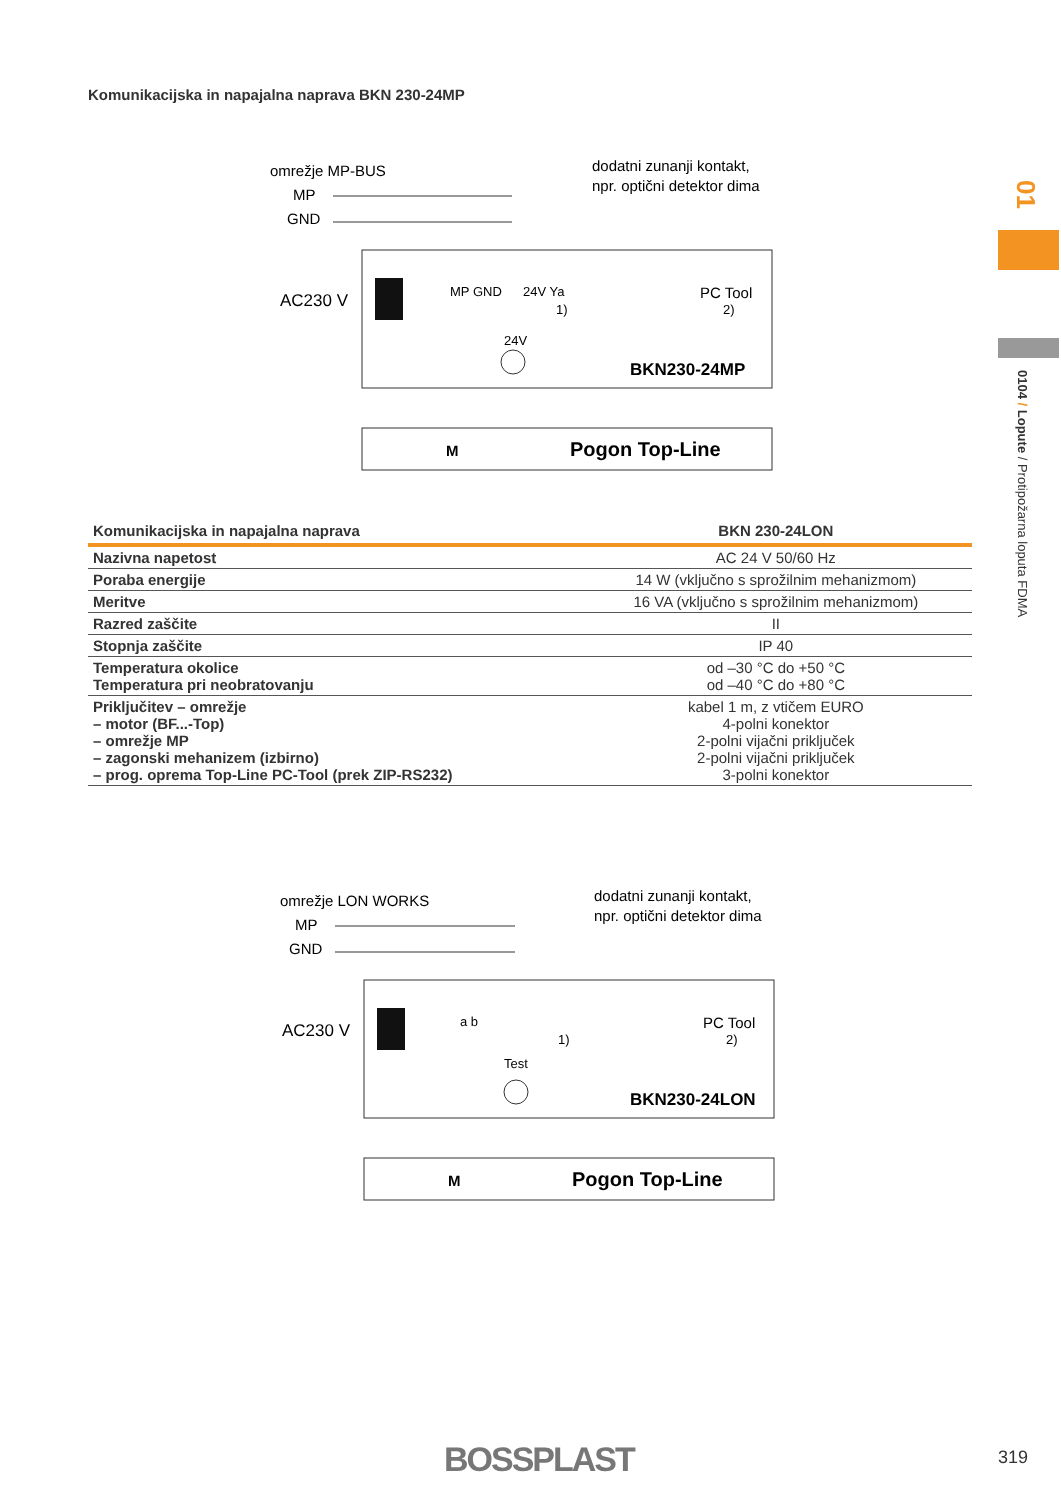Komunikacijska in napajalna naprava BKN 230-24MP
omrežje MP-BUS
MP
GND
dodatni zunanji kontakt,
npr. optični detektor dima
AC230 V
MP GND
24V Ya
1)
PC Tool
2)
24V
BKN230-24MP
Pogon Top-Line
M
| Komunikacijska in napajalna naprava | BKN 230-24LON |
| --- | --- |
| Nazivna napetost | AC 24 V 50/60 Hz |
| Poraba energije | 14 W (vključno s sprožilnim mehanizmom) |
| Meritve | 16 VA (vključno s sprožilnim mehanizmom) |
| Razred zaščite | II |
| Stopnja zaščite | IP 40 |
| Temperatura okolice Temperatura pri neobratovanju | od –30 °C do +50 °C od –40 °C do +80 °C |
| Priključitev – omrežje – motor (BF...-Top) – omrežje MP – zagonski mehanizem (izbirno) – prog. oprema Top-Line PC-Tool (prek ZIP-RS232) | kabel 1 m, z vtičem EURO 4-polni konektor 2-polni vijačni priključek 2-polni vijačni priključek 3-polni konektor |
omrežje LON WORKS
MP
GND
dodatni zunanji kontakt,
npr. optični detektor dima
AC230 V
a b
1)
PC Tool
2)
Test
BKN230-24LON
Pogon Top-Line
M
01
0104 / Lopute / Protipožarna loputa FDMA
BOSSPLAST 319